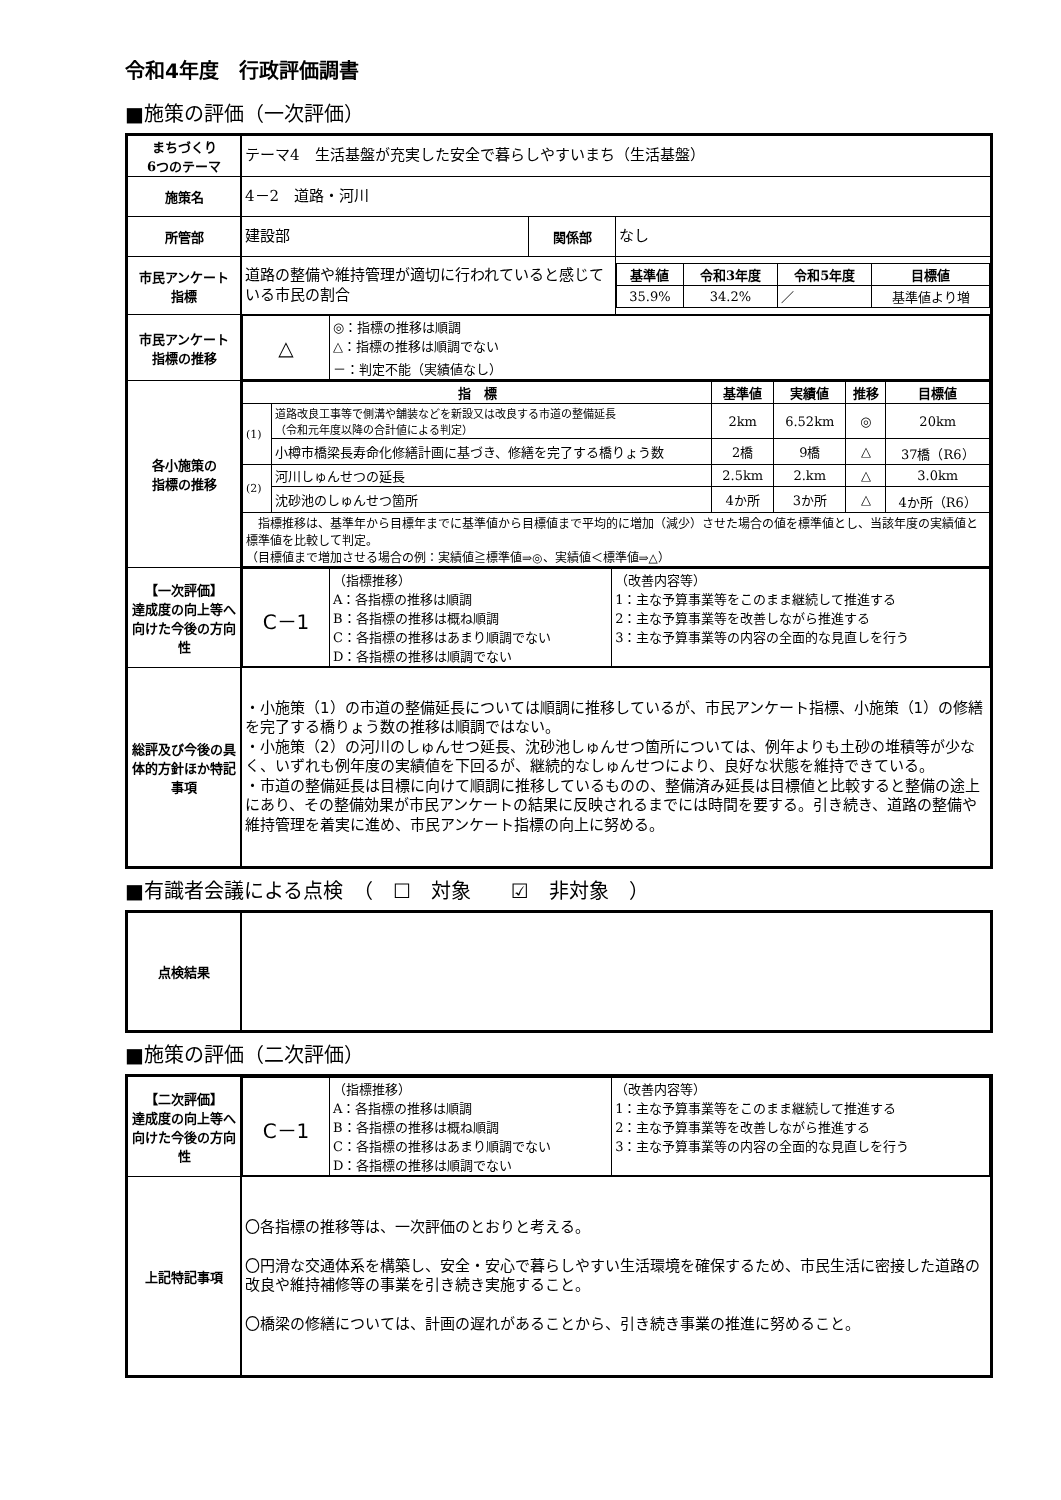令和4年度　行政評価調書
■施策の評価（一次評価）
| まちづくり 6つのテーマ | テーマ4 生活基盤が充実した安全で暮らしやすいまち（生活基盤） | | |
| 施策名 | 4－2 道路・河川 | | |
| 所管部 | 建設部 | 関係部 | なし |
| 市民アンケート 指標 | 道路の整備や維持管理が適切に行われていると感じている市民の割合 | | / 基準値 / 令和3年度 / 令和5年度 / 目標値 / / --- / --- / --- / --- / / 35.9% / 34.2% / ／ / 基準値より増 / |
| 市民アンケート 指標の推移 | / △ / ◎：指標の推移は順調 △：指標の推移は順調でない －：判定不能（実績値なし） / | | |
| 各小施策の 指標の推移 | / 指 標 / / 基準値 / 実績値 / 推移 / 目標値 / / --- / --- / --- / --- / --- / --- / / (1) / 道路改良工事等で側溝や舗装などを新設又は改良する市道の整備延長 （令和元年度以降の合計値による判定） / 2km / 6.52km / ◎ / 20km / / / 小樽市橋梁長寿命化修繕計画に基づき、修繕を完了する橋りょう数 / 2橋 / 9橋 / △ / 37橋（R6） / / (2) / 河川しゅんせつの延長 / 2.5km / 2.km / △ / 3.0km / / / 沈砂池のしゅんせつ箇所 / 4か所 / 3か所 / △ / 4か所（R6） / / 指標推移は、基準年から目標年までに基準値から目標値まで平均的に増加（減少）させた場合の値を標準値とし、当該年度の実績値と標準値を比較して判定。 （目標値まで増加させる場合の例：実績値≧標準値⇒◎、実績値＜標準値⇒△） / / / / / / | | |
| 【一次評価】 達成度の向上等へ向けた今後の方向性 | / C－1 / （指標推移） A：各指標の推移は順調 B：各指標の推移は概ね順調 C：各指標の推移はあまり順調でない D：各指標の推移は順調でない / （改善内容等） 1：主な予算事業等をこのまま継続して推進する 2：主な予算事業等を改善しながら推進する 3：主な予算事業等の内容の全面的な見直しを行う / | | |
| 総評及び今後の具体的方針ほか特記事項 | ・小施策（1）の市道の整備延長については順調に推移しているが、市民アンケート指標、小施策（1）の修繕を完了する橋りょう数の推移は順調ではない。 ・小施策（2）の河川のしゅんせつ延長、沈砂池しゅんせつ箇所については、例年よりも土砂の堆積等が少なく、いずれも例年度の実績値を下回るが、継続的なしゅんせつにより、良好な状態を維持できている。 ・市道の整備延長は目標に向けて順調に推移しているものの、整備済み延長は目標値と比較すると整備の途上にあり、その整備効果が市民アンケートの結果に反映されるまでには時間を要する。引き続き、道路の整備や維持管理を着実に進め、市民アンケート指標の向上に努める。 | | |
■有識者会議による点検　（　☐　対象　　☑　非対象　）
| 点検結果 | |
■施策の評価（二次評価）
| 【二次評価】 達成度の向上等へ向けた今後の方向性 | / C－1 / （指標推移） A：各指標の推移は順調 B：各指標の推移は概ね順調 C：各指標の推移はあまり順調でない D：各指標の推移は順調でない / （改善内容等） 1：主な予算事業等をこのまま継続して推進する 2：主な予算事業等を改善しながら推進する 3：主な予算事業等の内容の全面的な見直しを行う / |
| 上記特記事項 | 〇各指標の推移等は、一次評価のとおりと考える。 〇円滑な交通体系を構築し、安全・安心で暮らしやすい生活環境を確保するため、市民生活に密接した道路の改良や維持補修等の事業を引き続き実施すること。 〇橋梁の修繕については、計画の遅れがあることから、引き続き事業の推進に努めること。 |